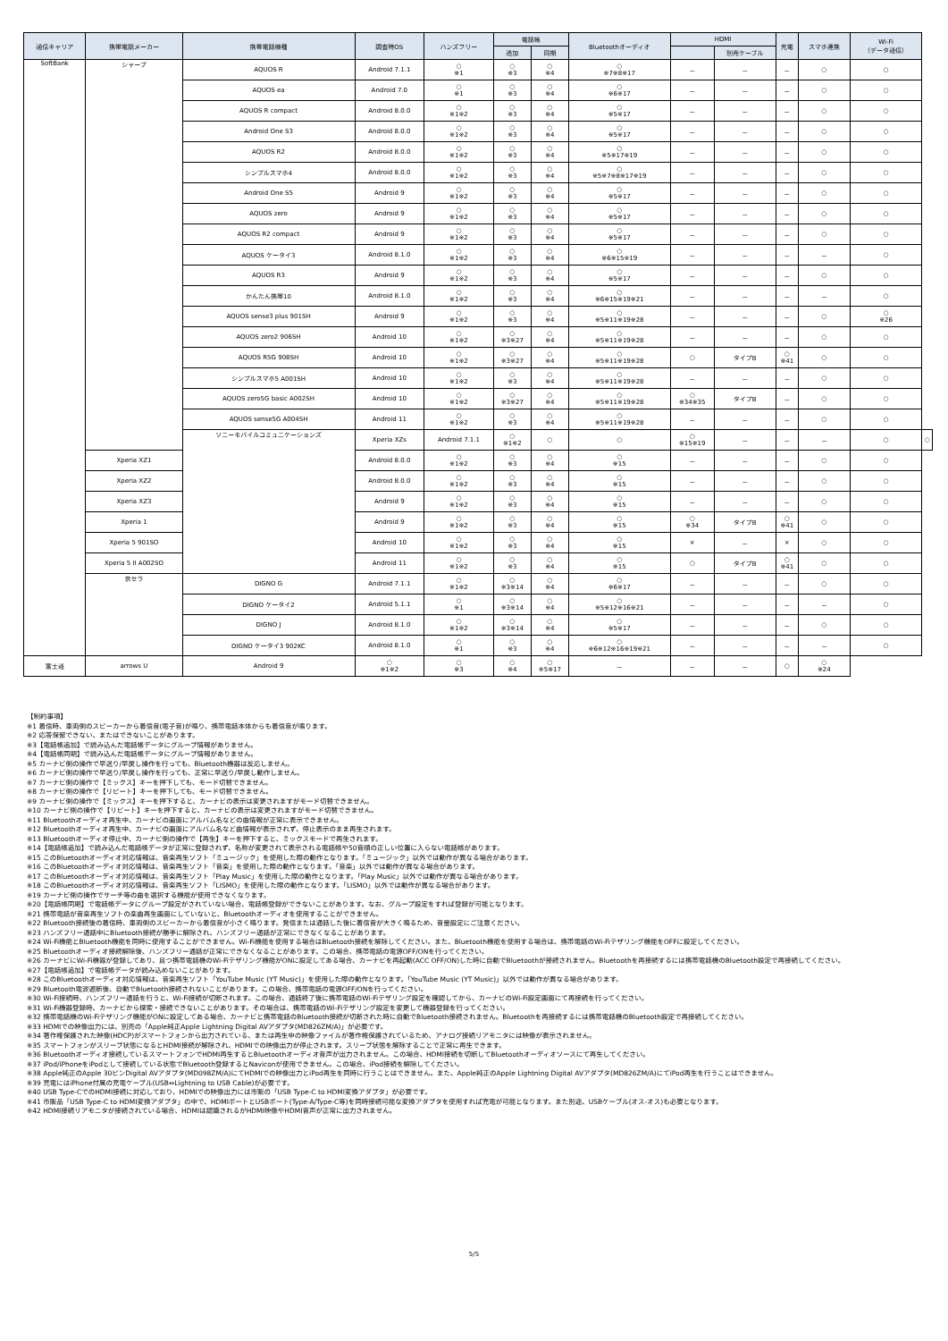| 通信キャリア | 携帯電話メーカー | 携帯電話機種 | 調査時OS | ハンズフリー | 電話帳 | | Bluetoothオーディオ | HDMI | | 充電 | スマホ連携 | Wi-Fi （データ通信） | | |
| --- | --- | --- | --- | --- | --- | --- | --- | --- | --- | --- | --- | --- | --- | --- |
| | | | | | 追加 | 同期 | | | 別売ケーブル | | | | | |
| SoftBank | シャープ | AQUOS R | Android 7.1.1 | ○ ※1 | ○ ※3 | ○ ※4 | ○ ※7※8※17 | － | － | － | ○ | ○ | | |
| | | AQUOS ea | Android 7.0 | ○ ※1 | ○ ※3 | ○ ※4 | ○ ※6※17 | － | － | － | ○ | ○ | | |
| | | AQUOS R compact | Android 8.0.0 | ○ ※1※2 | ○ ※3 | ○ ※4 | ○ ※5※17 | － | － | － | ○ | ○ | | |
| | | Android One S3 | Android 8.0.0 | ○ ※1※2 | ○ ※3 | ○ ※4 | ○ ※5※17 | － | － | － | ○ | ○ | | |
| | | AQUOS R2 | Android 8.0.0 | ○ ※1※2 | ○ ※3 | ○ ※4 | ○ ※5※17※19 | － | － | － | ○ | ○ | | |
| | | シンプルスマホ4 | Android 8.0.0 | ○ ※1※2 | ○ ※3 | ○ ※4 | ○ ※5※7※8※17※19 | － | － | － | ○ | ○ | | |
| | | Android One S5 | Android 9 | ○ ※1※2 | ○ ※3 | ○ ※4 | ○ ※5※17 | － | － | － | ○ | ○ | | |
| | | AQUOS zero | Android 9 | ○ ※1※2 | ○ ※3 | ○ ※4 | ○ ※5※17 | － | － | － | ○ | ○ | | |
| | | AQUOS R2 compact | Android 9 | ○ ※1※2 | ○ ※3 | ○ ※4 | ○ ※5※17 | － | － | － | ○ | ○ | | |
| | | AQUOS ケータイ3 | Android 8.1.0 | ○ ※1※2 | ○ ※3 | ○ ※4 | ○ ※6※15※19 | － | － | － | － | ○ | | |
| | | AQUOS R3 | Android 9 | ○ ※1※2 | ○ ※3 | ○ ※4 | ○ ※5※17 | － | － | － | ○ | ○ | | |
| | | かんたん携帯10 | Android 8.1.0 | ○ ※1※2 | ○ ※3 | ○ ※4 | ○ ※6※15※19※21 | － | － | － | － | ○ | | |
| | | AQUOS sense3 plus 901SH | Android 9 | ○ ※1※2 | ○ ※3 | ○ ※4 | ○ ※5※11※19※28 | － | － | － | ○ | ○ ※26 | | |
| | | AQUOS zero2 906SH | Android 10 | ○ ※1※2 | ○ ※3※27 | ○ ※4 | ○ ※5※11※19※28 | － | － | － | ○ | ○ | | |
| | | AQUOS R5G 908SH | Android 10 | ○ ※1※2 | ○ ※3※27 | ○ ※4 | ○ ※5※11※19※28 | ○ | タイプB | ○ ※41 | ○ | ○ | | |
| | | シンプルスマホ5 A001SH | Android 10 | ○ ※1※2 | ○ ※3 | ○ ※4 | ○ ※5※11※19※28 | － | － | － | ○ | ○ | | |
| | | AQUOS zero5G basic A002SH | Android 10 | ○ ※1※2 | ○ ※3※27 | ○ ※4 | ○ ※5※11※19※28 | ○ ※34※35 | タイプB | － | ○ | ○ | | |
| | | AQUOS sense5G A004SH | Android 11 | ○ ※1※2 | ○ ※3 | ○ ※4 | ○ ※5※11※19※28 | － | － | － | ○ | ○ | | |
| | | | ソニーモバイルコミュニケーションズ | Xperia XZs | Android 7.1.1 | ○ ※1※2 | ○ | ○ | ○ ※15※19 | － | － | － | ○ | ○ |
| | Xperia XZ1 | | | Android 8.0.0 | ○ ※1※2 | ○ ※3 | ○ ※4 | ○ ※15 | － | － | － | ○ | ○ | |
| | Xperia XZ2 | | | Android 8.0.0 | ○ ※1※2 | ○ ※3 | ○ ※4 | ○ ※15 | － | － | － | ○ | ○ | |
| | Xperia XZ3 | | | Android 9 | ○ ※1※2 | ○ ※3 | ○ ※4 | ○ ※15 | － | － | － | ○ | ○ | |
| | Xperia 1 | | | Android 9 | ○ ※1※2 | ○ ※3 | ○ ※4 | ○ ※15 | ○ ※34 | タイプB | ○ ※41 | ○ | ○ | |
| | Xperia 5 901SO | | | Android 10 | ○ ※1※2 | ○ ※3 | ○ ※4 | ○ ※15 | × | － | × | ○ | ○ | |
| | Xperia 5 II A002SO | Android 11 | | ○ ※1※2 | ○ ※3 | ○ ※4 | ○ ※15 | ○ | タイプB | ○ ※41 | ○ | ○ | | |
| | 京セラ | DIGNO G | Android 7.1.1 | ○ ※1※2 | ○ ※3※14 | ○ ※4 | ○ ※6※17 | － | － | － | ○ | ○ | | |
| | | DIGNO ケータイ2 | Android 5.1.1 | ○ ※1 | ○ ※3※14 | ○ ※4 | ○ ※5※12※16※21 | － | － | － | － | ○ | | |
| | | DIGNO J | Android 8.1.0 | ○ ※1※2 | ○ ※3※14 | ○ ※4 | ○ ※5※17 | － | － | － | ○ | ○ | | |
| | | DIGNO ケータイ3 902KC | Android 8.1.0 | ○ ※1 | ○ ※3 | ○ ※4 | ○ ※6※12※16※19※21 | － | － | － | － | ○ | | |
| 富士通 | arrows U | Android 9 | ○ ※1※2 | ○ ※3 | ○ ※4 | ○ ※5※17 | － | － | － | ○ | ○ ※24 | | | |
【制約事項】
※1 着信時、車両側のスピーカーから着信音(電子音)が鳴り、携帯電話本体からも着信音が鳴ります。
※2 応答保留できない、またはできないことがあります。
※3【電話帳追加】で読み込んだ電話帳データにグループ情報がありません。
※4【電話帳同期】で読み込んだ電話帳データにグループ情報がありません。
※5 カーナビ側の操作で早送り/早戻し操作を行っても、Bluetooth機器は反応しません。
※6 カーナビ側の操作で早送り/早戻し操作を行っても、正常に早送り/早戻し動作しません。
※7 カーナビ側の操作で【ミックス】キーを押下しても、モード切替できません。
※8 カーナビ側の操作で【リピート】キーを押下しても、モード切替できません。
※9 カーナビ側の操作で【ミックス】キーを押下すると、カーナビの表示は変更されますがモード切替できません。
※10 カーナビ側の操作で【リピート】キーを押下すると、カーナビの表示は変更されますがモード切替できません。
※11 Bluetoothオーディオ再生中、カーナビの画面にアルバム名などの曲情報が正常に表示できません。
※12 Bluetoothオーディオ再生中、カーナビの画面にアルバム名など曲情報が表示されず、停止表示のまま再生されます。
※13 Bluetoothオーディオ停止中、カーナビ側の操作で【再生】キーを押下すると、ミックスモードで再生されます。
※14【電話帳追加】で読み込んだ電話帳データが正常に登録されず、名称が変更されて表示される電話帳や50音順の正しい位置に入らない電話帳があります。
※15 このBluetoothオーディオ対応情報は、音楽再生ソフト「ミュージック」を使用した際の動作となります。「ミュージック」以外では動作が異なる場合があります。
※16 このBluetoothオーディオ対応情報は、音楽再生ソフト「音楽」を使用した際の動作となります。「音楽」以外では動作が異なる場合があります。
※17 このBluetoothオーディオ対応情報は、音楽再生ソフト「Play Music」を使用した際の動作となります。「Play Music」以外では動作が異なる場合があります。
※18 このBluetoothオーディオ対応情報は、音楽再生ソフト「LISMO」を使用した際の動作となります。「LISMO」以外では動作が異なる場合があります。
※19 カーナビ側の操作でサーチ等の曲を選択する機能が使用できなくなります。
※20【電話帳同期】で電話帳データにグループ設定がされていない場合、電話帳登録ができないことがあります。なお、グループ設定をすれば登録が可能となります。
※21 携帯電話が音楽再生ソフトの楽曲再生画面にしていないと、Bluetoothオーディオを使用することができません。
※22 Bluetooth接続後の着信時、車両側のスピーカーから着信音が小さく鳴ります。発信または通話した後に着信音が大きく鳴るため、音量設定にご注意ください。
※23 ハンズフリー通話中にBluetooth接続が勝手に解除され、ハンズフリー通話が正常にできなくなることがあります。
※24 Wi-Fi機能とBluetooth機能を同時に使用することができません。Wi-Fi機能を使用する場合はBluetooth接続を解除してください。また、Bluetooth機能を使用する場合は、携帯電話のWi-Fiテザリング機能をOFFに設定してください。
※25 Bluetoothオーディオ接続解除後、ハンズフリー通話が正常にできなくなることがあります。この場合、携帯電話の電源OFF/ONを行ってください。
※26 カーナビにWi-Fi機器が登録してあり、且つ携帯電話機のWi-Fiテザリング機能がONに設定してある場合、カーナビを再起動(ACC OFF/ON)した時に自動でBluetoothが接続されません。Bluetoothを再接続するには携帯電話機のBluetooth設定で再接続してください。
※27【電話帳追加】で電話帳データが読み込めないことがあります。
※28 このBluetoothオーディオ対応情報は、音楽再生ソフト「YouTube Music (YT Music)」を使用した際の動作となります。「YouTube Music (YT Music)」以外では動作が異なる場合があります。
※29 Bluetooth電波遮断後、自動でBluetooth接続されないことがあります。この場合、携帯電話の電源OFF/ONを行ってください。
※30 Wi-Fi接続時、ハンズフリー通話を行うと、Wi-Fi接続が切断されます。この場合、通話終了後に携帯電話のWi-Fiテザリング設定を確認してから、カーナビのWi-Fi設定画面にて再接続を行ってください。
※31 Wi-Fi機器登録時、カーナビから探索・接続できないことがあります。その場合は、携帯電話のWi-Fiテザリング設定を変更して機器登録を行ってください。
※32 携帯電話機のWi-Fiテザリング機能がONに設定してある場合、カーナビと携帯電話のBluetooth接続が切断された時に自動でBluetooth接続されません。Bluetoothを再接続するには携帯電話機のBluetooth設定で再接続してください。
※33 HDMIでの映像出力には、別売の「Apple純正Apple Lightning Digital AVアダプタ(MD826ZM/A)」が必要です。
※34 著作権保護された映像(HDCP)がスマートフォンから出力されている、または再生中の映像ファイルが著作権保護されているため、アナログ接続リアモニタには映像が表示されません。
※35 スマートフォンがスリープ状態になるとHDMI接続が解除され、HDMIでの映像出力が停止されます。スリープ状態を解除することで正常に再生できます。
※36 Bluetoothオーディオ接続しているスマートフォンでHDMI再生するとBluetoothオーディオ音声が出力されません。この場合、HDMI接続を切断してBluetoothオーディオソースにて再生してください。
※37 iPod/iPhoneをiPodとして接続している状態でBluetooth登録するとNaviconが使用できません。この場合、iPod接続を解除してください。
※38 Apple純正のApple 30ピンDigital AVアダプタ(MD098ZM/A)にてHDMIでの映像出力とiPod再生を同時に行うことはできません。また、Apple純正のApple Lightning Digital AVアダプタ(MD826ZM/A)にてiPod再生を行うことはできません。
※39 充電にはiPhone付属の充電ケーブル(USB⇔Lightning to USB Cable)が必要です。
※40 USB Type-CでのHDMI接続に対応しており、HDMIでの映像出力には市販の「USB Type-C to HDMI変換アダプタ」が必要です。
※41 市販品「USB Type-C to HDMI変換アダプタ」の中で、HDMIポートとUSBポート(Type-A/Type-C等)を同時接続可能な変換アダプタを使用すれば充電が可能となります。また別途、USBケーブル(オス-オス)も必要となります。
※42 HDMI接続リアモニタが接続されている場合、HDMIは認識されるがHDMI映像やHDMI音声が正常に出力されません。
5/5